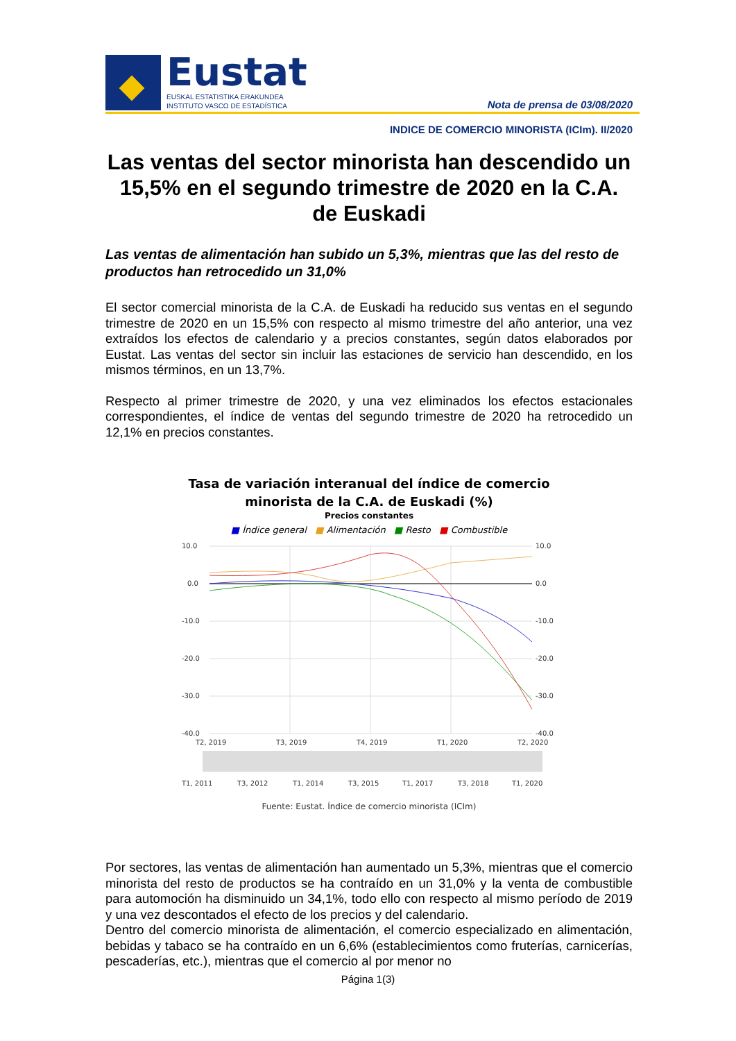Eustat
EUSKAL ESTATISTIKA ERAKUNDEA
INSTITUTO VASCO DE ESTADÍSTICA
Nota de prensa de 03/08/2020
INDICE DE COMERCIO MINORISTA (ICIm). II/2020
Las ventas del sector minorista han descendido un 15,5% en el segundo trimestre de 2020 en la C.A. de Euskadi
Las ventas de alimentación han subido un 5,3%, mientras que las del resto de productos han retrocedido un 31,0%
El sector comercial minorista de la C.A. de Euskadi ha reducido sus ventas en el segundo trimestre de 2020 en un 15,5% con respecto al mismo trimestre del año anterior, una vez extraídos los efectos de calendario y a precios constantes, según datos elaborados por Eustat. Las ventas del sector sin incluir las estaciones de servicio han descendido, en los mismos términos, en un 13,7%.
Respecto al primer trimestre de 2020, y una vez eliminados los efectos estacionales correspondientes, el índice de ventas del segundo trimestre de 2020 ha retrocedido un 12,1% en precios constantes.
Tasa de variación interanual del índice de comercio minorista de la C.A. de Euskadi (%)
Precios constantes
■ Índice general ■ Alimentación ■ Resto ■ Combustible
10.0
0.0
-10.0
-20.0
-30.0
-40.0
10.0
0.0
-10.0
-20.0
-30.0
-40.0
T2, 2019
T3, 2019
T4, 2019
T1, 2020
T2, 2020
T1, 2011
T3, 2012
T1, 2014
T3, 2015
T1, 2017
T3, 2018
T1, 2020
Fuente: Eustat. Índice de comercio minorista (ICIm)
Por sectores, las ventas de alimentación han aumentado un 5,3%, mientras que el comercio minorista del resto de productos se ha contraído en un 31,0% y la venta de combustible para automoción ha disminuido un 34,1%, todo ello con respecto al mismo período de 2019 y una vez descontados el efecto de los precios y del calendario.
Dentro del comercio minorista de alimentación, el comercio especializado en alimentación, bebidas y tabaco se ha contraído en un 6,6% (establecimientos como fruterías, carnicerías, pescaderías, etc.), mientras que el comercio al por menor no
Página 1(3)